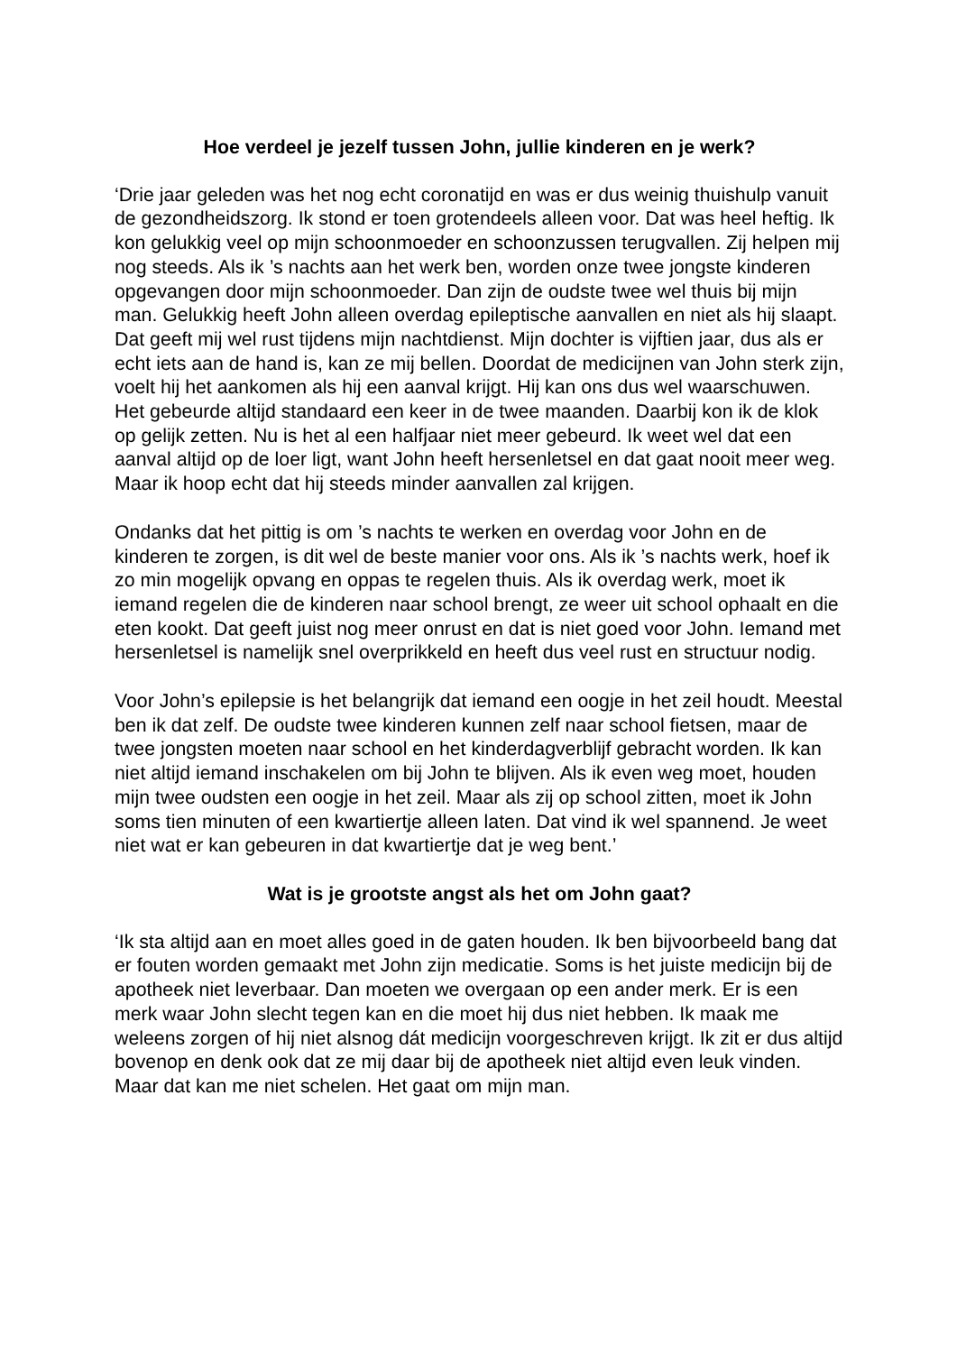Hoe verdeel je jezelf tussen John, jullie kinderen en je werk?
‘Drie jaar geleden was het nog echt coronatijd en was er dus weinig thuishulp vanuit de gezondheidszorg. Ik stond er toen grotendeels alleen voor. Dat was heel heftig. Ik kon gelukkig veel op mijn schoonmoeder en schoonzussen terugvallen. Zij helpen mij nog steeds. Als ik ’s nachts aan het werk ben, worden onze twee jongste kinderen opgevangen door mijn schoonmoeder. Dan zijn de oudste twee wel thuis bij mijn man. Gelukkig heeft John alleen overdag epileptische aanvallen en niet als hij slaapt. Dat geeft mij wel rust tijdens mijn nachtdienst. Mijn dochter is vijftien jaar, dus als er echt iets aan de hand is, kan ze mij bellen. Doordat de medicijnen van John sterk zijn, voelt hij het aankomen als hij een aanval krijgt. Hij kan ons dus wel waarschuwen. Het gebeurde altijd standaard een keer in de twee maanden. Daarbij kon ik de klok op gelijk zetten. Nu is het al een halfjaar niet meer gebeurd. Ik weet wel dat een aanval altijd op de loer ligt, want John heeft hersenletsel en dat gaat nooit meer weg. Maar ik hoop echt dat hij steeds minder aanvallen zal krijgen.
Ondanks dat het pittig is om ’s nachts te werken en overdag voor John en de kinderen te zorgen, is dit wel de beste manier voor ons. Als ik ’s nachts werk, hoef ik zo min mogelijk opvang en oppas te regelen thuis. Als ik overdag werk, moet ik iemand regelen die de kinderen naar school brengt, ze weer uit school ophaalt en die eten kookt. Dat geeft juist nog meer onrust en dat is niet goed voor John. Iemand met hersenletsel is namelijk snel overprikkeld en heeft dus veel rust en structuur nodig.
Voor John’s epilepsie is het belangrijk dat iemand een oogje in het zeil houdt. Meestal ben ik dat zelf. De oudste twee kinderen kunnen zelf naar school fietsen, maar de twee jongsten moeten naar school en het kinderdagverblijf gebracht worden. Ik kan niet altijd iemand inschakelen om bij John te blijven. Als ik even weg moet, houden mijn twee oudsten een oogje in het zeil. Maar als zij op school zitten, moet ik John soms tien minuten of een kwartiertje alleen laten. Dat vind ik wel spannend. Je weet niet wat er kan gebeuren in dat kwartiertje dat je weg bent.’
Wat is je grootste angst als het om John gaat?
‘Ik sta altijd aan en moet alles goed in de gaten houden. Ik ben bijvoorbeeld bang dat er fouten worden gemaakt met John zijn medicatie. Soms is het juiste medicijn bij de apotheek niet leverbaar. Dan moeten we overgaan op een ander merk. Er is een merk waar John slecht tegen kan en die moet hij dus niet hebben. Ik maak me weleens zorgen of hij niet alsnog dát medicijn voorgeschreven krijgt. Ik zit er dus altijd bovenop en denk ook dat ze mij daar bij de apotheek niet altijd even leuk vinden. Maar dat kan me niet schelen. Het gaat om mijn man.